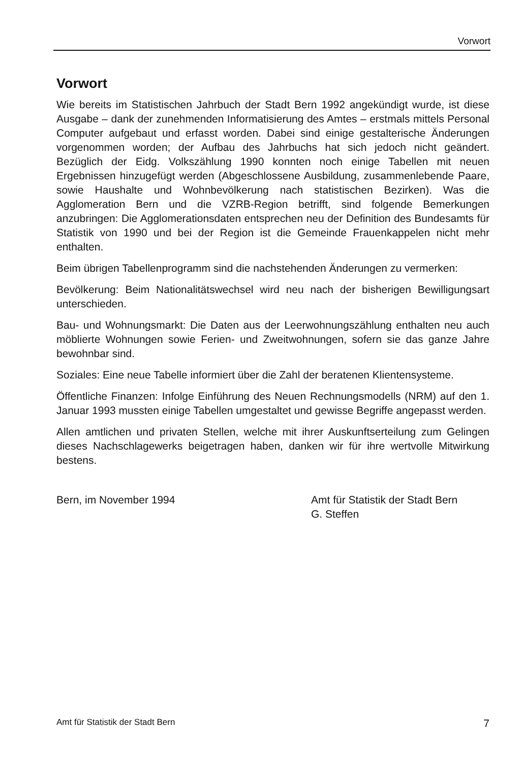Vorwort
Vorwort
Wie bereits im Statistischen Jahrbuch der Stadt Bern 1992 angekündigt wurde, ist diese Ausgabe – dank der zunehmenden Informatisierung des Amtes – erstmals mittels Personal Computer aufgebaut und erfasst worden. Dabei sind einige gestalterische Änderungen vorgenommen worden; der Aufbau des Jahrbuchs hat sich jedoch nicht geändert. Bezüglich der Eidg. Volkszählung 1990 konnten noch einige Tabellen mit neuen Ergebnissen hinzugefügt werden (Abgeschlossene Ausbildung, zusammenlebende Paare, sowie Haushalte und Wohnbevölkerung nach statistischen Bezirken). Was die Agglomeration Bern und die VZRB-Region betrifft, sind folgende Bemerkungen anzubringen: Die Agglomerationsdaten entsprechen neu der Definition des Bundesamts für Statistik von 1990 und bei der Region ist die Gemeinde Frauenkappelen nicht mehr enthalten.
Beim übrigen Tabellenprogramm sind die nachstehenden Änderungen zu vermerken:
Bevölkerung: Beim Nationalitätswechsel wird neu nach der bisherigen Bewilligungsart unterschieden.
Bau- und Wohnungsmarkt: Die Daten aus der Leerwohnungszählung enthalten neu auch möblierte Wohnungen sowie Ferien- und Zweitwohnungen, sofern sie das ganze Jahre bewohnbar sind.
Soziales: Eine neue Tabelle informiert über die Zahl der beratenen Klientensysteme.
Öffentliche Finanzen: Infolge Einführung des Neuen Rechnungsmodells (NRM) auf den 1. Januar 1993 mussten einige Tabellen umgestaltet und gewisse Begriffe angepasst werden.
Allen amtlichen und privaten Stellen, welche mit ihrer Auskunftserteilung zum Gelingen dieses Nachschlagewerks beigetragen haben, danken wir für ihre wertvolle Mitwirkung bestens.
Bern, im November 1994 Amt für Statistik der Stadt Bern
G. Steffen
Amt für Statistik der Stadt Bern 7